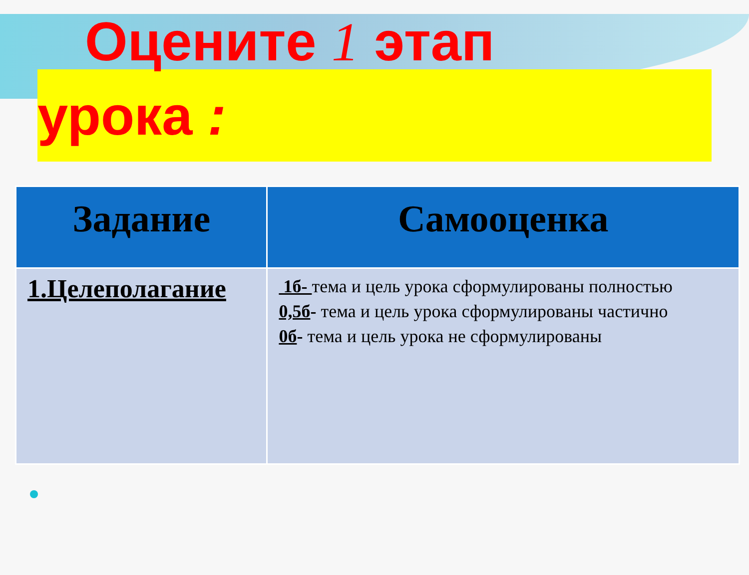Оцените 1 этап
урока :
| Задание | Самооценка |
| --- | --- |
| 1.Целеполагание | 1б- тема и цель урока сформулированы полностью 0,5б - тема и цель урока сформулированы частично 0б - тема и цель урока не сформулированы |